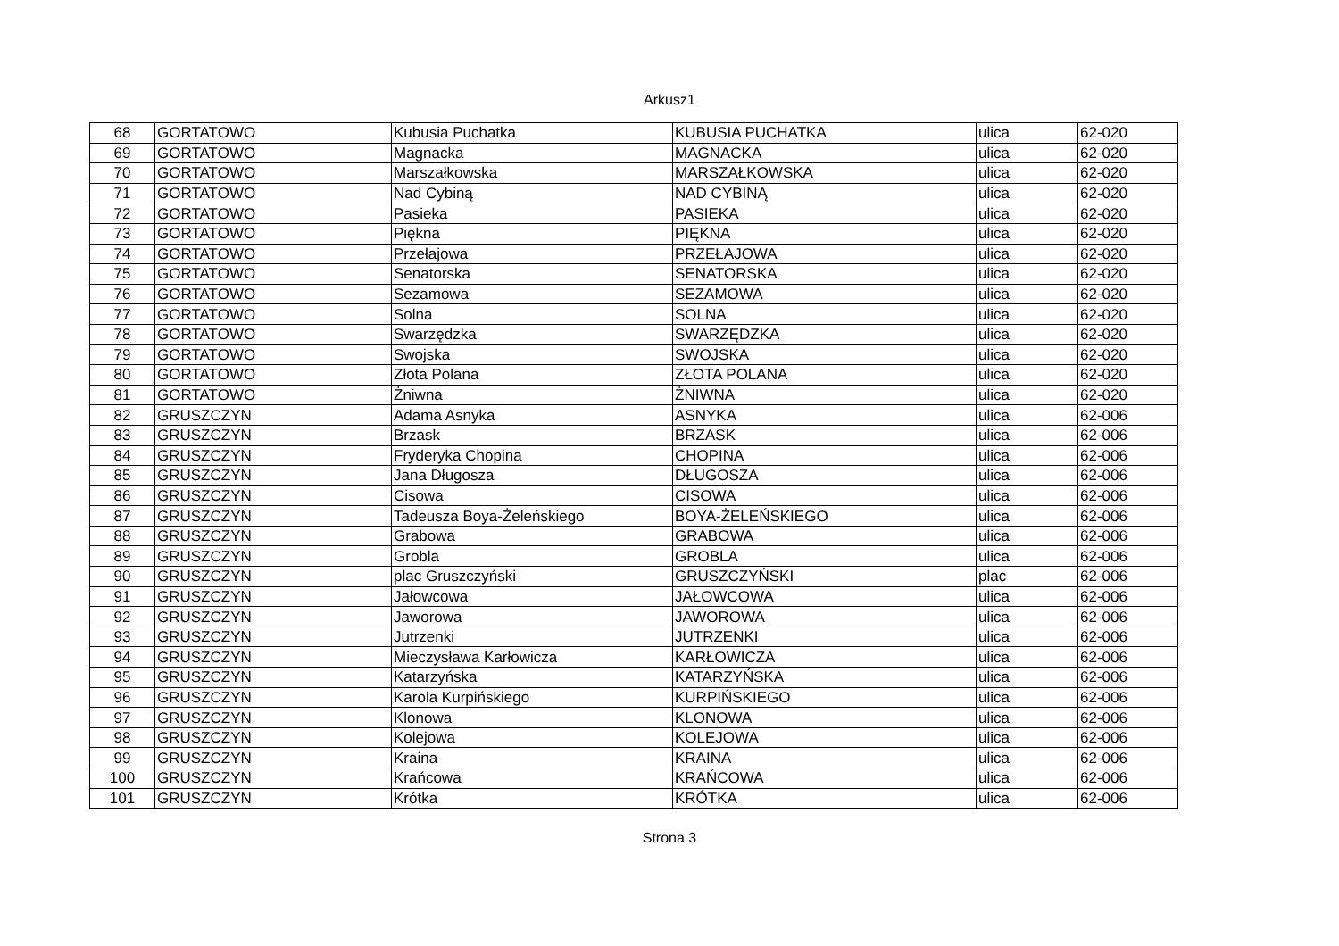Arkusz1
| 68 | GORTATOWO | Kubusia Puchatka | KUBUSIA PUCHATKA | ulica | 62-020 |
| 69 | GORTATOWO | Magnacka | MAGNACKA | ulica | 62-020 |
| 70 | GORTATOWO | Marszałkowska | MARSZAŁKOWSKA | ulica | 62-020 |
| 71 | GORTATOWO | Nad Cybiną | NAD CYBINĄ | ulica | 62-020 |
| 72 | GORTATOWO | Pasieka | PASIEKA | ulica | 62-020 |
| 73 | GORTATOWO | Piękna | PIĘKNA | ulica | 62-020 |
| 74 | GORTATOWO | Przełajowa | PRZEŁAJOWA | ulica | 62-020 |
| 75 | GORTATOWO | Senatorska | SENATORSKA | ulica | 62-020 |
| 76 | GORTATOWO | Sezamowa | SEZAMOWA | ulica | 62-020 |
| 77 | GORTATOWO | Solna | SOLNA | ulica | 62-020 |
| 78 | GORTATOWO | Swarzędzka | SWARZĘDZKA | ulica | 62-020 |
| 79 | GORTATOWO | Swojska | SWOJSKA | ulica | 62-020 |
| 80 | GORTATOWO | Złota Polana | ZŁOTA POLANA | ulica | 62-020 |
| 81 | GORTATOWO | Żniwna | ŻNIWNA | ulica | 62-020 |
| 82 | GRUSZCZYN | Adama Asnyka | ASNYKA | ulica | 62-006 |
| 83 | GRUSZCZYN | Brzask | BRZASK | ulica | 62-006 |
| 84 | GRUSZCZYN | Fryderyka Chopina | CHOPINA | ulica | 62-006 |
| 85 | GRUSZCZYN | Jana Długosza | DŁUGOSZA | ulica | 62-006 |
| 86 | GRUSZCZYN | Cisowa | CISOWA | ulica | 62-006 |
| 87 | GRUSZCZYN | Tadeusza Boya-Żeleńskiego | BOYA-ŻELEŃSKIEGO | ulica | 62-006 |
| 88 | GRUSZCZYN | Grabowa | GRABOWA | ulica | 62-006 |
| 89 | GRUSZCZYN | Grobla | GROBLA | ulica | 62-006 |
| 90 | GRUSZCZYN | plac Gruszczyński | GRUSZCZYŃSKI | plac | 62-006 |
| 91 | GRUSZCZYN | Jałowcowa | JAŁOWCOWA | ulica | 62-006 |
| 92 | GRUSZCZYN | Jaworowa | JAWOROWA | ulica | 62-006 |
| 93 | GRUSZCZYN | Jutrzenki | JUTRZENKI | ulica | 62-006 |
| 94 | GRUSZCZYN | Mieczysława Karłowicza | KARŁOWICZA | ulica | 62-006 |
| 95 | GRUSZCZYN | Katarzyńska | KATARZYŃSKA | ulica | 62-006 |
| 96 | GRUSZCZYN | Karola Kurpińskiego | KURPIŃSKIEGO | ulica | 62-006 |
| 97 | GRUSZCZYN | Klonowa | KLONOWA | ulica | 62-006 |
| 98 | GRUSZCZYN | Kolejowa | KOLEJOWA | ulica | 62-006 |
| 99 | GRUSZCZYN | Kraina | KRAINA | ulica | 62-006 |
| 100 | GRUSZCZYN | Krańcowa | KRAŃCOWA | ulica | 62-006 |
| 101 | GRUSZCZYN | Krótka | KRÓTKA | ulica | 62-006 |
Strona 3